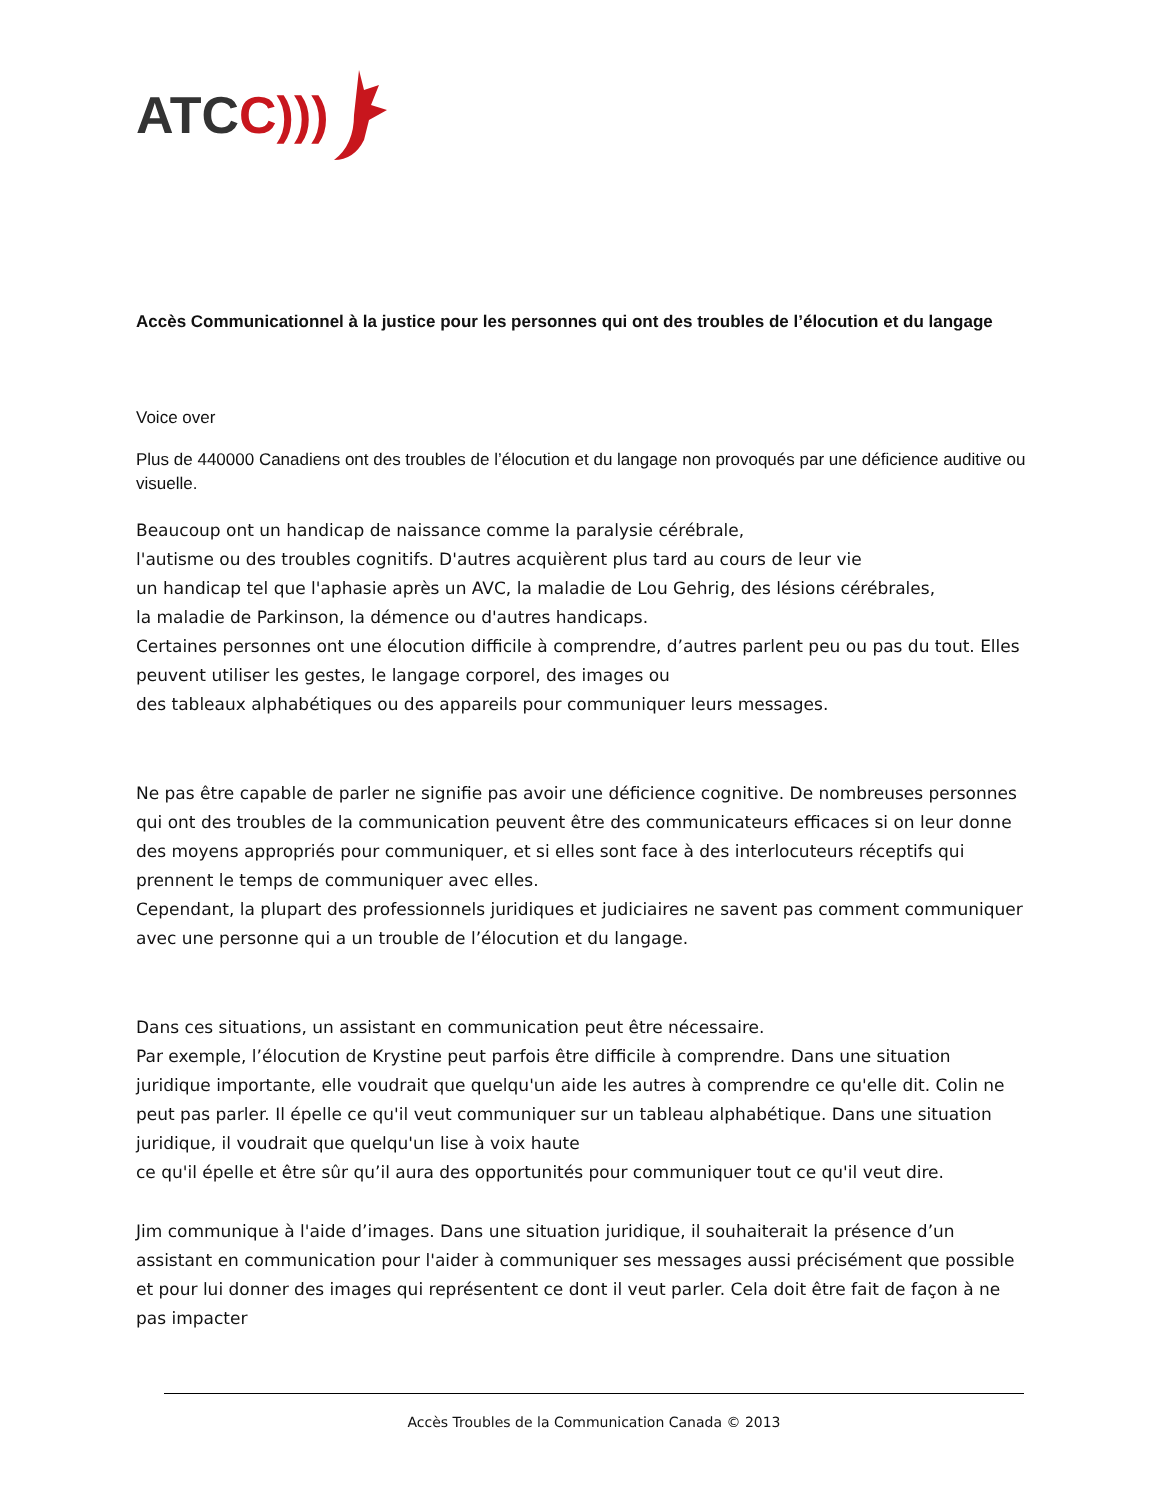ATCC)))
Accès Communicationnel à la justice pour les personnes qui ont des troubles de l’élocution et du langage
Voice over
Plus de 440000 Canadiens ont des troubles de l’élocution et du langage non provoqués par une déficience auditive ou visuelle.
Beaucoup ont un handicap de naissance comme la paralysie cérébrale,
l'autisme ou des troubles cognitifs. D'autres acquièrent plus tard au cours de leur vie
un handicap tel que l'aphasie après un AVC, la maladie de Lou Gehrig, des lésions cérébrales,
la maladie de Parkinson, la démence ou d'autres handicaps.
Certaines personnes ont une élocution difficile à comprendre, d’autres parlent peu ou pas du tout. Elles peuvent utiliser les gestes, le langage corporel, des images ou
des tableaux alphabétiques ou des appareils pour communiquer leurs messages.
Ne pas être capable de parler ne signifie pas avoir une déficience cognitive. De nombreuses personnes qui ont des troubles de la communication peuvent être des communicateurs efficaces si on leur donne des moyens appropriés pour communiquer, et si elles sont face à des interlocuteurs réceptifs qui prennent le temps de communiquer avec elles.
Cependant, la plupart des professionnels juridiques et judiciaires ne savent pas comment communiquer avec une personne qui a un trouble de l’élocution et du langage.
Dans ces situations, un assistant en communication peut être nécessaire.
Par exemple, l’élocution de Krystine peut parfois être difficile à comprendre. Dans une situation juridique importante, elle voudrait que quelqu'un aide les autres à comprendre ce qu'elle dit. Colin ne peut pas parler. Il épelle ce qu'il veut communiquer sur un tableau alphabétique. Dans une situation juridique, il voudrait que quelqu'un lise à voix haute
ce qu'il épelle et être sûr qu’il aura des opportunités pour communiquer tout ce qu'il veut dire.
Jim communique à l'aide d’images. Dans une situation juridique, il souhaiterait la présence d’un assistant en communication pour l'aider à communiquer ses messages aussi précisément que possible et pour lui donner des images qui représentent ce dont il veut parler. Cela doit être fait de façon à ne pas impacter
Accès Troubles de la Communication Canada © 2013